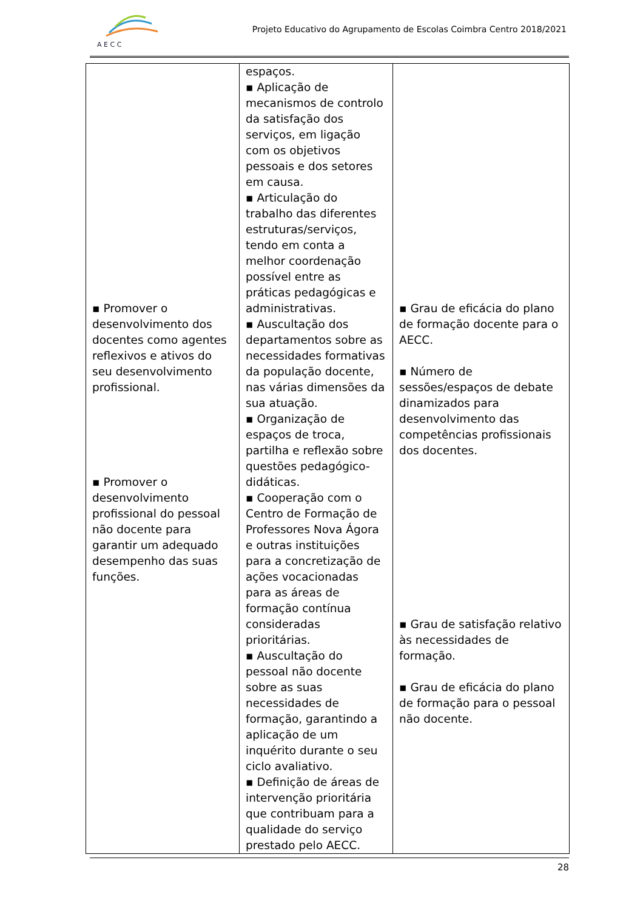A E C C
Projeto Educativo do Agrupamento de Escolas Coimbra Centro 2018/2021
| ▪ Promover o desenvolvimento dos docentes como agentes reflexivos e ativos do seu desenvolvimento profissional. ▪ Promover o desenvolvimento profissional do pessoal não docente para garantir um adequado desempenho das suas funções. | espaços. ▪ Aplicação de mecanismos de controlo da satisfação dos serviços, em ligação com os objetivos pessoais e dos setores em causa. ▪ Articulação do trabalho das diferentes estruturas/serviços, tendo em conta a melhor coordenação possível entre as práticas pedagógicas e administrativas. ▪ Auscultação dos departamentos sobre as necessidades formativas da população docente, nas várias dimensões da sua atuação. ▪ Organização de espaços de troca, partilha e reflexão sobre questões pedagógico-didáticas. ▪ Cooperação com o Centro de Formação de Professores Nova Ágora e outras instituições para a concretização de ações vocacionadas para as áreas de formação contínua consideradas prioritárias. ▪ Auscultação do pessoal não docente sobre as suas necessidades de formação, garantindo a aplicação de um inquérito durante o seu ciclo avaliativo. ▪ Definição de áreas de intervenção prioritária que contribuam para a qualidade do serviço prestado pelo AECC. | ▪ Grau de eficácia do plano de formação docente para o AECC. ▪ Número de sessões/espaços de debate dinamizados para desenvolvimento das competências profissionais dos docentes. ▪ Grau de satisfação relativo às necessidades de formação. ▪ Grau de eficácia do plano de formação para o pessoal não docente. |
28